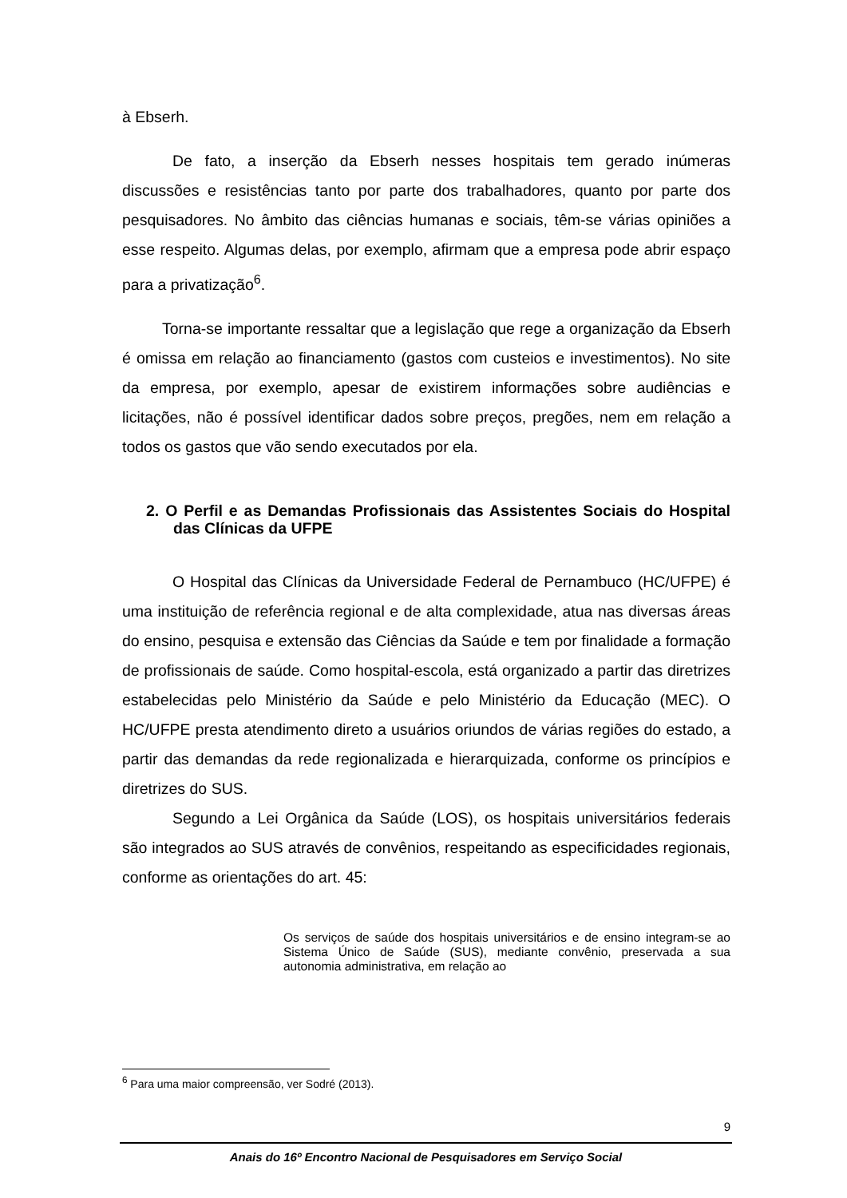à Ebserh.
De fato, a inserção da Ebserh nesses hospitais tem gerado inúmeras discussões e resistências tanto por parte dos trabalhadores, quanto por parte dos pesquisadores. No âmbito das ciências humanas e sociais, têm-se várias opiniões a esse respeito. Algumas delas, por exemplo, afirmam que a empresa pode abrir espaço para a privatização<sup>6</sup>.
Torna-se importante ressaltar que a legislação que rege a organização da Ebserh é omissa em relação ao financiamento (gastos com custeios e investimentos). No site da empresa, por exemplo, apesar de existirem informações sobre audiências e licitações, não é possível identificar dados sobre preços, pregões, nem em relação a todos os gastos que vão sendo executados por ela.
2. O Perfil e as Demandas Profissionais das Assistentes Sociais do Hospital das Clínicas da UFPE
O Hospital das Clínicas da Universidade Federal de Pernambuco (HC/UFPE) é uma instituição de referência regional e de alta complexidade, atua nas diversas áreas do ensino, pesquisa e extensão das Ciências da Saúde e tem por finalidade a formação de profissionais de saúde. Como hospital-escola, está organizado a partir das diretrizes estabelecidas pelo Ministério da Saúde e pelo Ministério da Educação (MEC). O HC/UFPE presta atendimento direto a usuários oriundos de várias regiões do estado, a partir das demandas da rede regionalizada e hierarquizada, conforme os princípios e diretrizes do SUS.
Segundo a Lei Orgânica da Saúde (LOS), os hospitais universitários federais são integrados ao SUS através de convênios, respeitando as especificidades regionais, conforme as orientações do art. 45:
Os serviços de saúde dos hospitais universitários e de ensino integram-se ao Sistema Único de Saúde (SUS), mediante convênio, preservada a sua autonomia administrativa, em relação ao
<sup>6</sup> Para uma maior compreensão, ver Sodré (2013).
9
Anais do 16º Encontro Nacional de Pesquisadores em Serviço Social